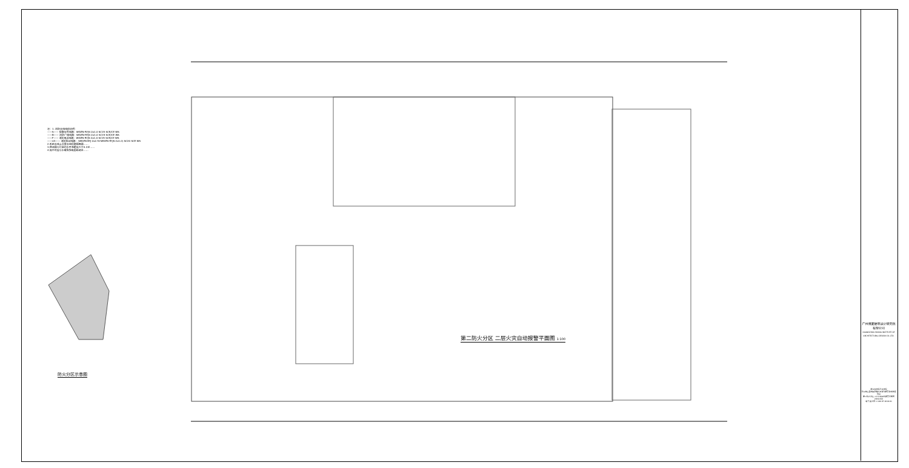注：1. 消防支线线缆说明：
——S—— 报警信号线路：WDZN-RYJS-2x1.0 SC15 SCE/CE WS
——B—— 消防广播线路：WDZN-RYJS-2x1.0 SC15 SCE/CE WS
——F—— 消防电话线路：WDZN-RYJS-2x1.0 SC15 SCE/CE WS
——LD—— 消防联动线路：(WDZN-BYJ-2x2.5+WDZN-RYJS-2x1.0) SC20 SCE WS
2.系统总线上设置总线短路隔离器……
3.探测器与灯具的水平净距应大于0.2米……
4.施工时应与水暖及强电图纸结合……
第二防火分区 二层火灾自动报警平面图 1:100
防火分区示意图
广州博厦建筑设计研究院有限公司
GUANGZHOU BOSHA INSTITUTE OF ARCHITECTURAL DESIGN CO.,LTD.
新乡医学院三全学院
平原校区基础医学楼火灾自动报警系统改造项目
第二防火分区 二层火灾自动报警平面图
2019-002
电气 施工图 1:100 07 2019.01